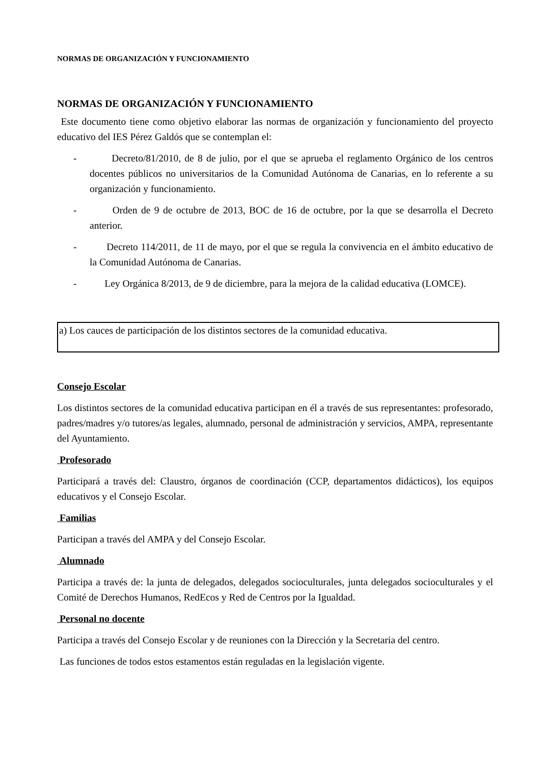NORMAS DE ORGANIZACIÓN Y FUNCIONAMIENTO
NORMAS DE ORGANIZACIÓN Y FUNCIONAMIENTO
Este documento tiene como objetivo elaborar las normas de organización y funcionamiento del proyecto educativo del IES Pérez Galdós que se contemplan el:
- Decreto/81/2010, de 8 de julio, por el que se aprueba el reglamento Orgánico de los centros docentes públicos no universitarios de la Comunidad Autónoma de Canarias, en lo referente a su organización y funcionamiento.
- Orden de 9 de octubre de 2013, BOC de 16 de octubre, por la que se desarrolla el Decreto anterior.
- Decreto 114/2011, de 11 de mayo, por el que se regula la convivencia en el ámbito educativo de la Comunidad Autónoma de Canarias.
- Ley Orgánica 8/2013, de 9 de diciembre, para la mejora de la calidad educativa (LOMCE).
a) Los cauces de participación de los distintos sectores de la comunidad educativa.
Consejo Escolar
Los distintos sectores de la comunidad educativa participan en él a través de sus representantes: profesorado, padres/madres y/o tutores/as legales, alumnado, personal de administración y servicios, AMPA, representante del Ayuntamiento.
Profesorado
Participará a través del: Claustro, órganos de coordinación (CCP, departamentos didácticos), los equipos educativos y el Consejo Escolar.
Familias
Participan a través del AMPA y del Consejo Escolar.
Alumnado
Participa a través de: la junta de delegados, delegados socioculturales, junta delegados socioculturales y el Comité de Derechos Humanos, RedEcos y Red de Centros por la Igualdad.
Personal no docente
Participa a través del Consejo Escolar y de reuniones con la Dirección y la Secretaria del centro.
Las funciones de todos estos estamentos están reguladas en la legislación vigente.